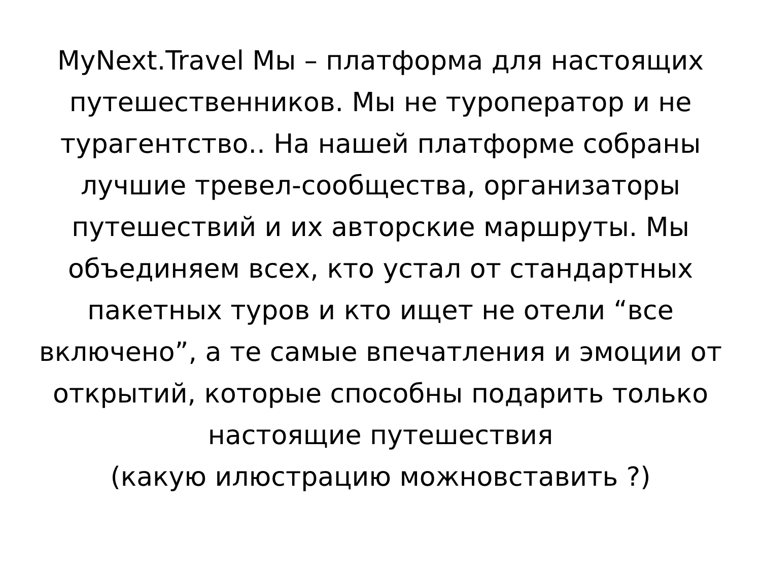MyNext.Travel Мы – платформа для настоящих
путешественников. Мы не туроператор и не
турагентство.. На нашей платформе собраны
лучшие тревел-сообщества, организаторы
путешествий и их авторские маршруты. Мы
объединяем всех, кто устал от стандартных
пакетных туров и кто ищет не отели “все
включено”, а те самые впечатления и эмоции от
открытий, которые способны подарить только
настоящие путешествия
(какую илюстрацию можновставить ?)